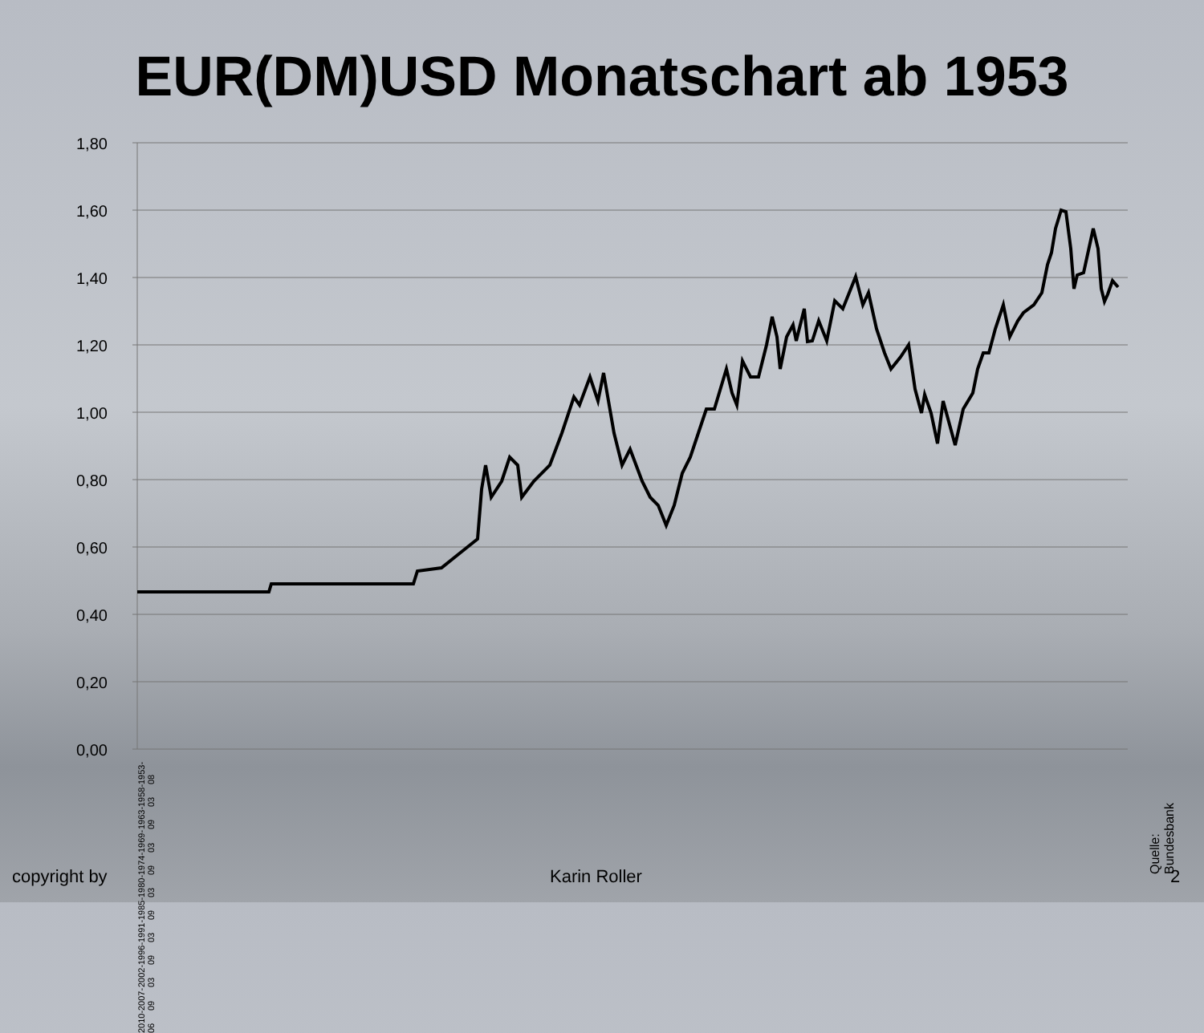EUR(DM)USD Monatschart ab 1953
1,80
1,60
1,40
1,20
1,00
0,80
0,60
0,40
0,20
0,00
Quelle: Bundesbank
1953-08 1958-03 1963-09 1969-03 1974-09 1980-03 1985-09 1991-03 1996-09 2002-03 2007-09 2010-06
copyright by Karin Roller 2